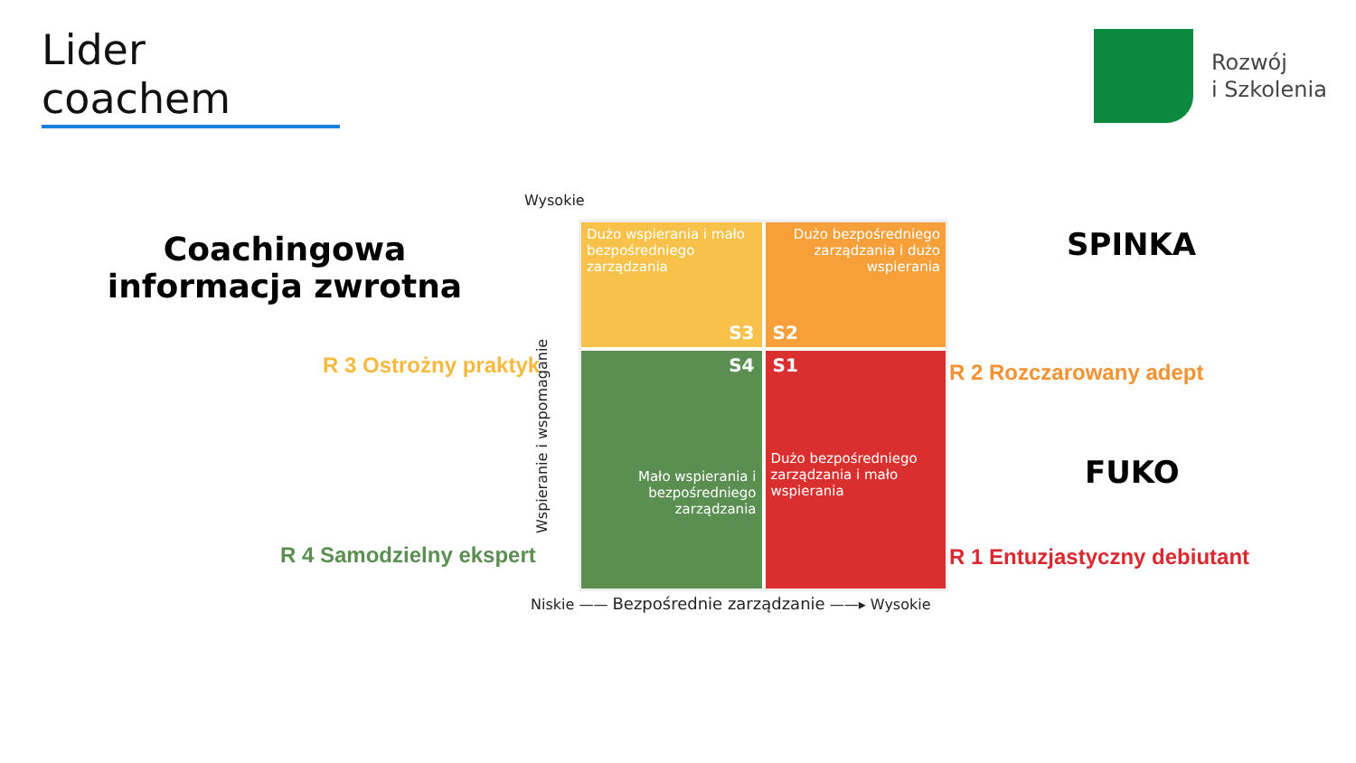Lider coachem
Rozwój
i Szkolenia
Coachingowa informacja zwrotna
R 3 Ostrożny praktyk
R 4 Samodzielny ekspert
R 2 Rozczarowany adept
R 1 Entuzjastyczny debiutant
SPINKA
FUKO
Wysokie
Wspieranie i wspomaganie
Dużo wspierania i mało bezpośredniego zarządzania
S3
Dużo bezpośredniego zarządzania i dużo wspierania
S2
S4
Mało wspierania i bezpośredniego zarządzania
S1
Dużo bezpośredniego zarządzania i mało wspierania
Niskie —— Bezpośrednie zarządzanie ——▸ Wysokie